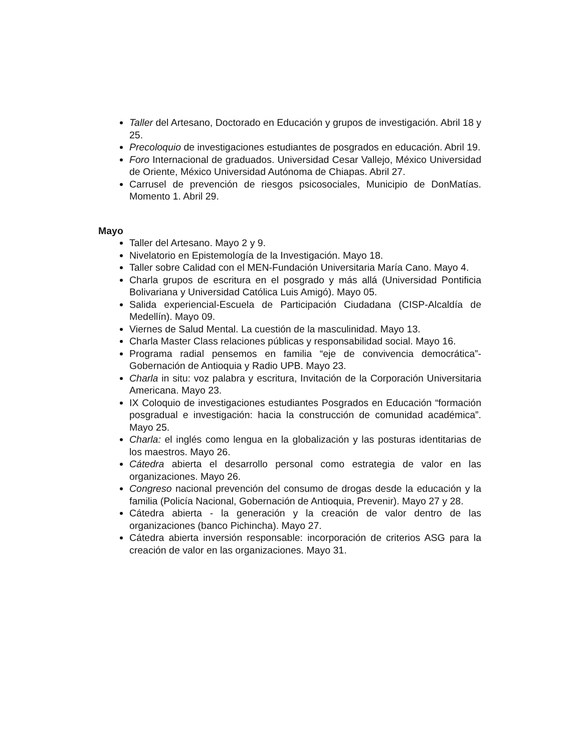Taller del Artesano, Doctorado en Educación y grupos de investigación. Abril 18 y 25.
Precoloquio de investigaciones estudiantes de posgrados en educación. Abril 19.
Foro Internacional de graduados. Universidad Cesar Vallejo, México Universidad de Oriente, México Universidad Autónoma de Chiapas. Abril 27.
Carrusel de prevención de riesgos psicosociales, Municipio de DonMatías. Momento 1. Abril 29.
Mayo
Taller del Artesano. Mayo 2 y 9.
Nivelatorio en Epistemología de la Investigación. Mayo 18.
Taller sobre Calidad con el MEN-Fundación Universitaria María Cano. Mayo 4.
Charla grupos de escritura en el posgrado y más allá (Universidad Pontificia Bolivariana y Universidad Católica Luis Amigó). Mayo 05.
Salida experiencial-Escuela de Participación Ciudadana (CISP-Alcaldía de Medellín). Mayo 09.
Viernes de Salud Mental. La cuestión de la masculinidad. Mayo 13.
Charla Master Class relaciones públicas y responsabilidad social. Mayo 16.
Programa radial pensemos en familia “eje de convivencia democrática”- Gobernación de Antioquia y Radio UPB. Mayo 23.
Charla in situ: voz palabra y escritura, Invitación de la Corporación Universitaria Americana. Mayo 23.
IX Coloquio de investigaciones estudiantes Posgrados en Educación “formación posgradual e investigación: hacia la construcción de comunidad académica”. Mayo 25.
Charla: el inglés como lengua en la globalización y las posturas identitarias de los maestros. Mayo 26.
Cátedra abierta el desarrollo personal como estrategia de valor en las organizaciones. Mayo 26.
Congreso nacional prevención del consumo de drogas desde la educación y la familia (Policía Nacional, Gobernación de Antioquia, Prevenir). Mayo 27 y 28.
Cátedra abierta - la generación y la creación de valor dentro de las organizaciones (banco Pichincha). Mayo 27.
Cátedra abierta inversión responsable: incorporación de criterios ASG para la creación de valor en las organizaciones. Mayo 31.